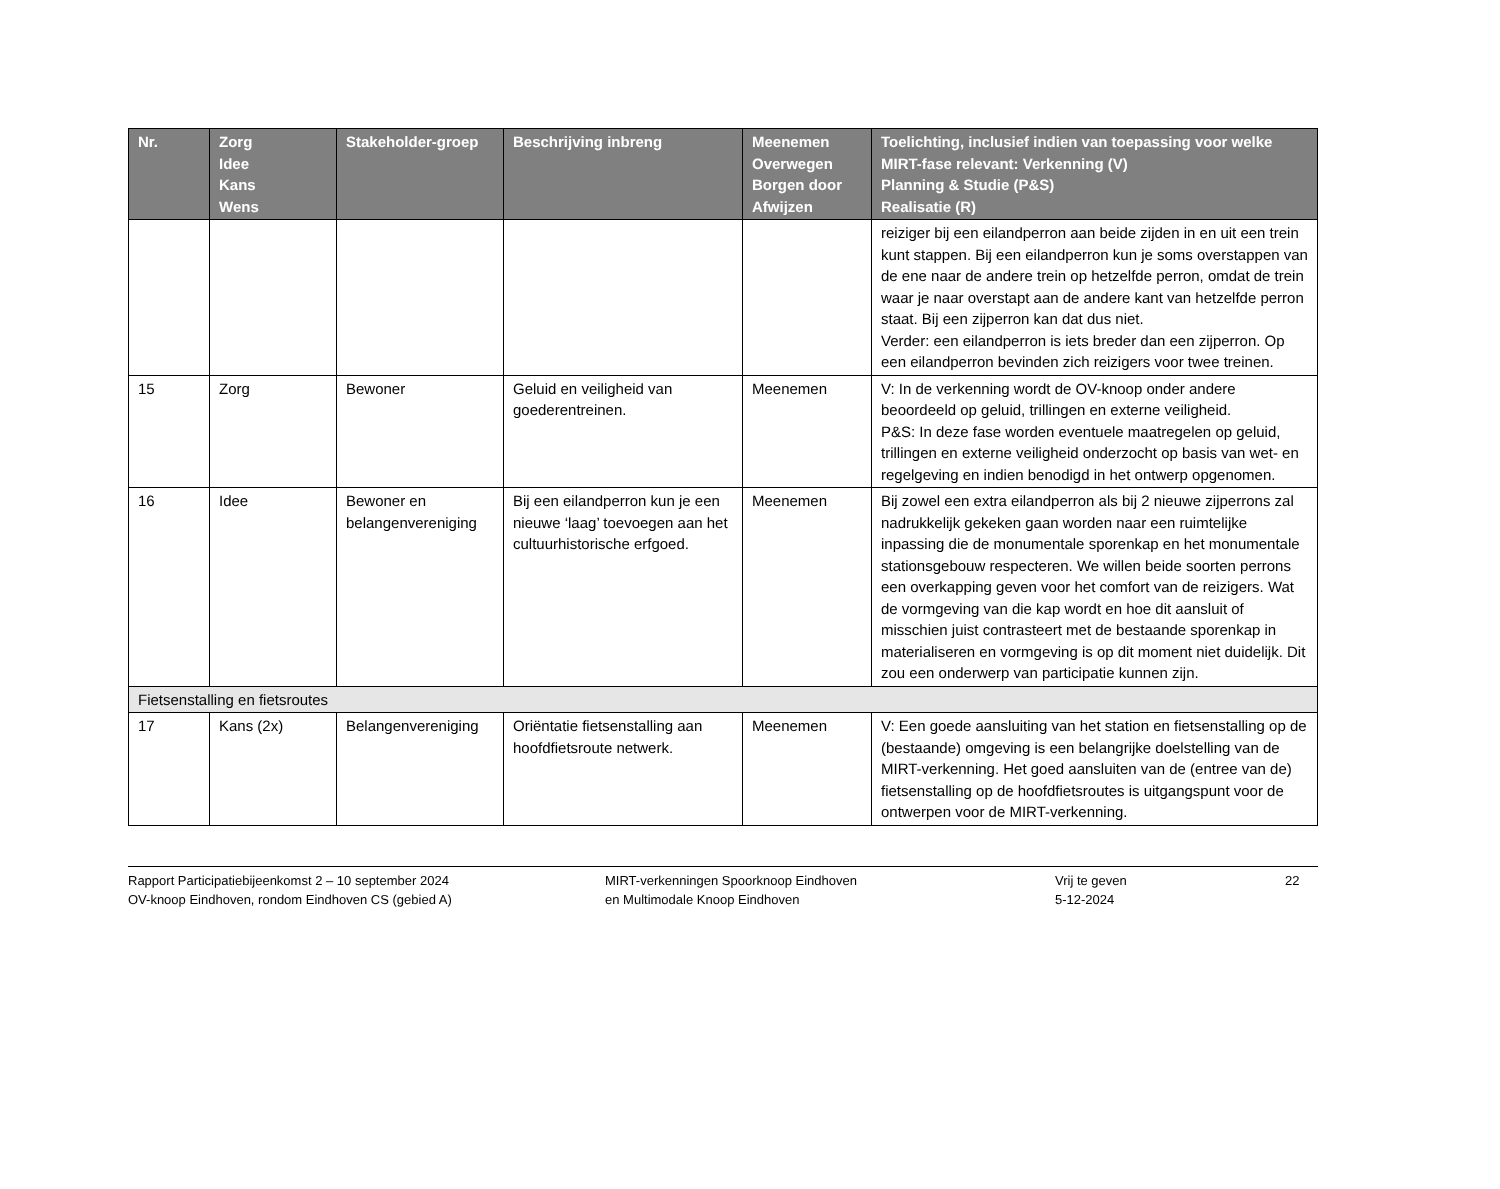| Nr. | Zorg Idee Kans Wens | Stakeholder-groep | Beschrijving inbreng | Meenemen Overwegen Borgen door Afwijzen | Toelichting, inclusief indien van toepassing voor welke MIRT-fase relevant: Verkenning (V) Planning & Studie (P&S) Realisatie (R) |
| --- | --- | --- | --- | --- | --- |
| | | | | | reiziger bij een eilandperron aan beide zijden in en uit een trein kunt stappen. Bij een eilandperron kun je soms overstappen van de ene naar de andere trein op hetzelfde perron, omdat de trein waar je naar overstapt aan de andere kant van hetzelfde perron staat. Bij een zijperron kan dat dus niet. Verder: een eilandperron is iets breder dan een zijperron. Op een eilandperron bevinden zich reizigers voor twee treinen. |
| 15 | Zorg | Bewoner | Geluid en veiligheid van goederentreinen. | Meenemen | V: In de verkenning wordt de OV-knoop onder andere beoordeeld op geluid, trillingen en externe veiligheid. P&S: In deze fase worden eventuele maatregelen op geluid, trillingen en externe veiligheid onderzocht op basis van wet- en regelgeving en indien benodigd in het ontwerp opgenomen. |
| 16 | Idee | Bewoner en belangenvereniging | Bij een eilandperron kun je een nieuwe ‘laag’ toevoegen aan het cultuurhistorische erfgoed. | Meenemen | Bij zowel een extra eilandperron als bij 2 nieuwe zijperrons zal nadrukkelijk gekeken gaan worden naar een ruimtelijke inpassing die de monumentale sporenkap en het monumentale stationsgebouw respecteren. We willen beide soorten perrons een overkapping geven voor het comfort van de reizigers. Wat de vormgeving van die kap wordt en hoe dit aansluit of misschien juist contrasteert met de bestaande sporenkap in materialiseren en vormgeving is op dit moment niet duidelijk. Dit zou een onderwerp van participatie kunnen zijn. |
| Fietsenstalling en fietsroutes | | | | | |
| 17 | Kans (2x) | Belangenvereniging | Oriëntatie fietsenstalling aan hoofdfietsroute netwerk. | Meenemen | V: Een goede aansluiting van het station en fietsenstalling op de (bestaande) omgeving is een belangrijke doelstelling van de MIRT-verkenning. Het goed aansluiten van de (entree van de) fietsenstalling op de hoofdfietsroutes is uitgangspunt voor de ontwerpen voor de MIRT-verkenning. |
Rapport Participatiebijeenkomst 2 – 10 september 2024
OV-knoop Eindhoven, rondom Eindhoven CS (gebied A)
MIRT-verkenningen Spoorknoop Eindhoven
en Multimodale Knoop Eindhoven
Vrij te geven
5-12-2024
22